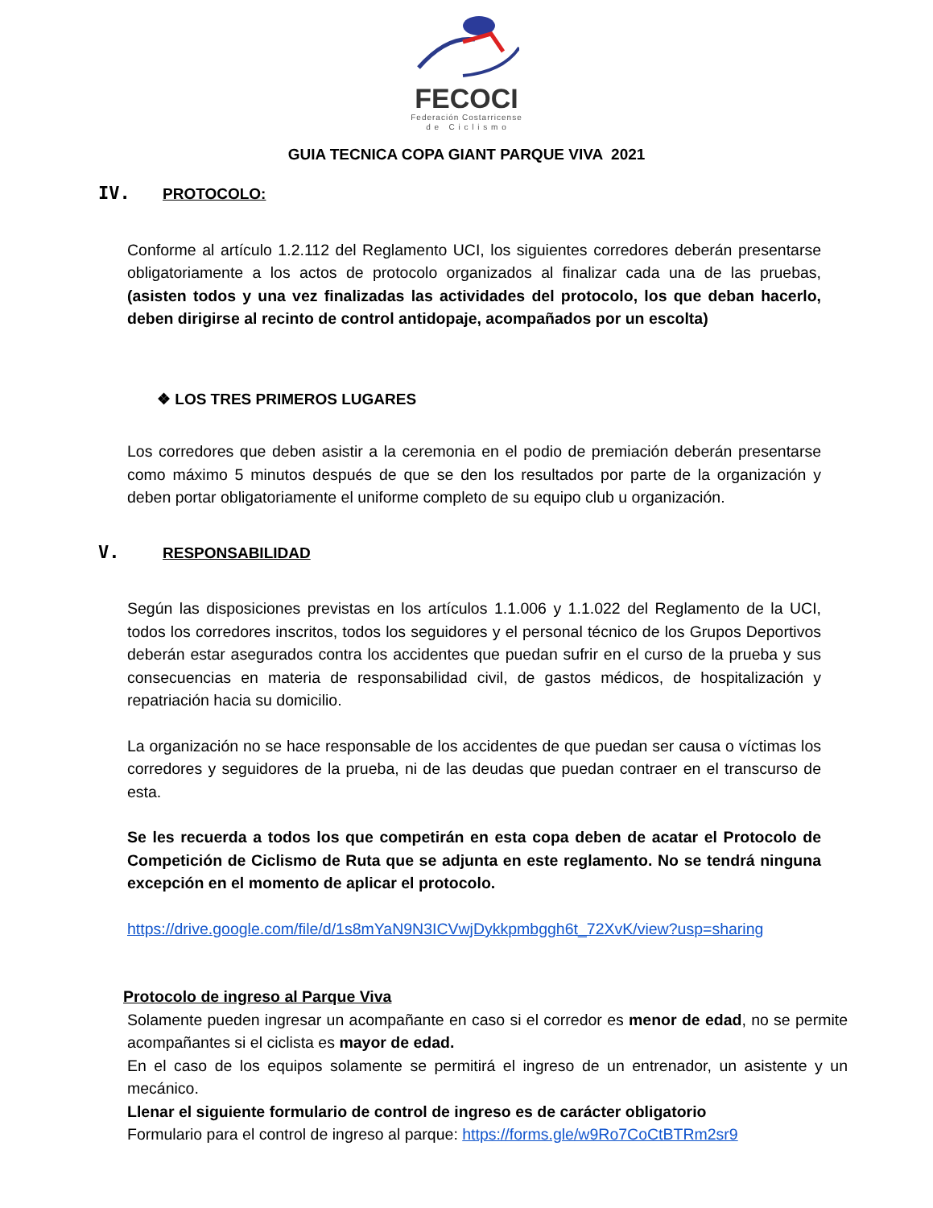FECOCI
Federación Costarricense
d e C i c l i s m o
GUIA TECNICA COPA GIANT PARQUE VIVA 2021
IV. PROTOCOLO:
Conforme al artículo 1.2.112 del Reglamento UCI, los siguientes corredores deberán presentarse obligatoriamente a los actos de protocolo organizados al finalizar cada una de las pruebas, (asisten todos y una vez finalizadas las actividades del protocolo, los que deban hacerlo, deben dirigirse al recinto de control antidopaje, acompañados por un escolta)
❖ LOS TRES PRIMEROS LUGARES
Los corredores que deben asistir a la ceremonia en el podio de premiación deberán presentarse como máximo 5 minutos después de que se den los resultados por parte de la organización y deben portar obligatoriamente el uniforme completo de su equipo club u organización.
V. RESPONSABILIDAD
Según las disposiciones previstas en los artículos 1.1.006 y 1.1.022 del Reglamento de la UCI, todos los corredores inscritos, todos los seguidores y el personal técnico de los Grupos Deportivos deberán estar asegurados contra los accidentes que puedan sufrir en el curso de la prueba y sus consecuencias en materia de responsabilidad civil, de gastos médicos, de hospitalización y repatriación hacia su domicilio.
La organización no se hace responsable de los accidentes de que puedan ser causa o víctimas los corredores y seguidores de la prueba, ni de las deudas que puedan contraer en el transcurso de esta.
Se les recuerda a todos los que competirán en esta copa deben de acatar el Protocolo de Competición de Ciclismo de Ruta que se adjunta en este reglamento. No se tendrá ninguna excepción en el momento de aplicar el protocolo.
https://drive.google.com/file/d/1s8mYaN9N3ICVwjDykkpmbggh6t_72XvK/view?usp=sharing
Protocolo de ingreso al Parque Viva
Solamente pueden ingresar un acompañante en caso si el corredor es menor de edad, no se permite acompañantes si el ciclista es mayor de edad.
En el caso de los equipos solamente se permitirá el ingreso de un entrenador, un asistente y un mecánico.
Llenar el siguiente formulario de control de ingreso es de carácter obligatorio
Formulario para el control de ingreso al parque: https://forms.gle/w9Ro7CoCtBTRm2sr9